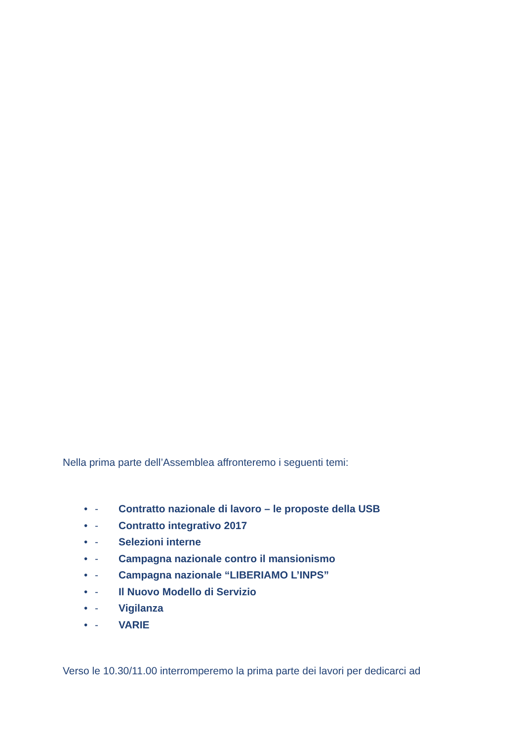Nella prima parte dell’Assemblea affronteremo i seguenti temi:
• - Contratto nazionale di lavoro – le proposte della USB
• - Contratto integrativo 2017
• - Selezioni interne
• - Campagna nazionale contro il mansionismo
• - Campagna nazionale “LIBERIAMO L’INPS”
• - Il Nuovo Modello di Servizio
• - Vigilanza
• - VARIE
Verso le 10.30/11.00 interromperemo la prima parte dei lavori per dedicarci ad